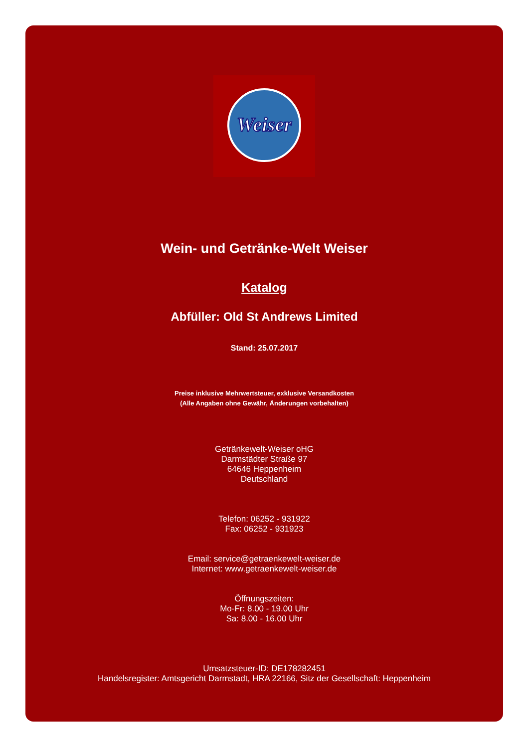Weiser
Wein- und Getränke-Welt Weiser
Katalog
Abfüller: Old St Andrews Limited
Stand: 25.07.2017
Preise inklusive Mehrwertsteuer, exklusive Versandkosten
(Alle Angaben ohne Gewähr, Änderungen vorbehalten)
Getränkewelt-Weiser oHG
Darmstädter Straße 97
64646 Heppenheim
Deutschland
Telefon: 06252 - 931922
Fax: 06252 - 931923
Email: service@getraenkewelt-weiser.de
Internet: www.getraenkewelt-weiser.de
Öffnungszeiten:
Mo-Fr: 8.00 - 19.00 Uhr
Sa: 8.00 - 16.00 Uhr
Umsatzsteuer-ID: DE178282451
Handelsregister: Amtsgericht Darmstadt, HRA 22166, Sitz der Gesellschaft: Heppenheim